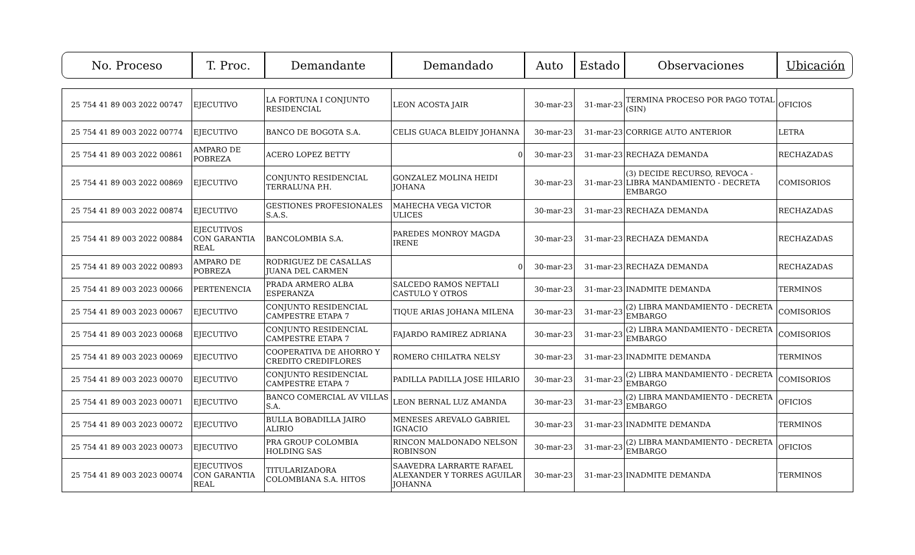| No. Proceso | T. Proc. | Demandante | Demandado | Auto | Estado | Observaciones | Ubicación |
| --- | --- | --- | --- | --- | --- | --- | --- |
| 25 754 41 89 003 2022 00747 | EJECUTIVO | LA FORTUNA I CONJUNTO RESIDENCIAL | LEON ACOSTA JAIR | 30-mar-23 | 31-mar-23 | TERMINA PROCESO POR PAGO TOTAL (SIN) | OFICIOS |
| 25 754 41 89 003 2022 00774 | EJECUTIVO | BANCO DE BOGOTA S.A. | CELIS GUACA BLEIDY JOHANNA | 30-mar-23 | 31-mar-23 | CORRIGE AUTO ANTERIOR | LETRA |
| 25 754 41 89 003 2022 00861 | AMPARO DE POBREZA | ACERO LOPEZ BETTY | 0 | 30-mar-23 | 31-mar-23 | RECHAZA DEMANDA | RECHAZADAS |
| 25 754 41 89 003 2022 00869 | EJECUTIVO | CONJUNTO RESIDENCIAL TERRALUNA P.H. | GONZALEZ MOLINA HEIDI JOHANA | 30-mar-23 | 31-mar-23 | (3) DECIDE RECURSO, REVOCA - LIBRA MANDAMIENTO - DECRETA EMBARGO | COMISORIOS |
| 25 754 41 89 003 2022 00874 | EJECUTIVO | GESTIONES PROFESIONALES S.A.S. | MAHECHA VEGA VICTOR ULICES | 30-mar-23 | 31-mar-23 | RECHAZA DEMANDA | RECHAZADAS |
| 25 754 41 89 003 2022 00884 | EJECUTIVOS CON GARANTIA REAL | BANCOLOMBIA S.A. | PAREDES MONROY MAGDA IRENE | 30-mar-23 | 31-mar-23 | RECHAZA DEMANDA | RECHAZADAS |
| 25 754 41 89 003 2022 00893 | AMPARO DE POBREZA | RODRIGUEZ DE CASALLAS JUANA DEL CARMEN | 0 | 30-mar-23 | 31-mar-23 | RECHAZA DEMANDA | RECHAZADAS |
| 25 754 41 89 003 2023 00066 | PERTENENCIA | PRADA ARMERO ALBA ESPERANZA | SALCEDO RAMOS NEFTALI CASTULO Y OTROS | 30-mar-23 | 31-mar-23 | INADMITE DEMANDA | TERMINOS |
| 25 754 41 89 003 2023 00067 | EJECUTIVO | CONJUNTO RESIDENCIAL CAMPESTRE ETAPA 7 | TIQUE ARIAS JOHANA MILENA | 30-mar-23 | 31-mar-23 | (2) LIBRA MANDAMIENTO - DECRETA EMBARGO | COMISORIOS |
| 25 754 41 89 003 2023 00068 | EJECUTIVO | CONJUNTO RESIDENCIAL CAMPESTRE ETAPA 7 | FAJARDO RAMIREZ ADRIANA | 30-mar-23 | 31-mar-23 | (2) LIBRA MANDAMIENTO - DECRETA EMBARGO | COMISORIOS |
| 25 754 41 89 003 2023 00069 | EJECUTIVO | COOPERATIVA DE AHORRO Y CREDITO CREDIFLORES | ROMERO CHILATRA NELSY | 30-mar-23 | 31-mar-23 | INADMITE DEMANDA | TERMINOS |
| 25 754 41 89 003 2023 00070 | EJECUTIVO | CONJUNTO RESIDENCIAL CAMPESTRE ETAPA 7 | PADILLA PADILLA JOSE HILARIO | 30-mar-23 | 31-mar-23 | (2) LIBRA MANDAMIENTO - DECRETA EMBARGO | COMISORIOS |
| 25 754 41 89 003 2023 00071 | EJECUTIVO | BANCO COMERCIAL AV VILLAS S.A. | LEON BERNAL LUZ AMANDA | 30-mar-23 | 31-mar-23 | (2) LIBRA MANDAMIENTO - DECRETA EMBARGO | OFICIOS |
| 25 754 41 89 003 2023 00072 | EJECUTIVO | BULLA BOBADILLA JAIRO ALIRIO | MENESES AREVALO GABRIEL IGNACIO | 30-mar-23 | 31-mar-23 | INADMITE DEMANDA | TERMINOS |
| 25 754 41 89 003 2023 00073 | EJECUTIVO | PRA GROUP COLOMBIA HOLDING SAS | RINCON MALDONADO NELSON ROBINSON | 30-mar-23 | 31-mar-23 | (2) LIBRA MANDAMIENTO - DECRETA EMBARGO | OFICIOS |
| 25 754 41 89 003 2023 00074 | EJECUTIVOS CON GARANTIA REAL | TITULARIZADORA COLOMBIANA S.A. HITOS | SAAVEDRA LARRARTE RAFAEL ALEXANDER Y TORRES AGUILAR JOHANNA | 30-mar-23 | 31-mar-23 | INADMITE DEMANDA | TERMINOS |